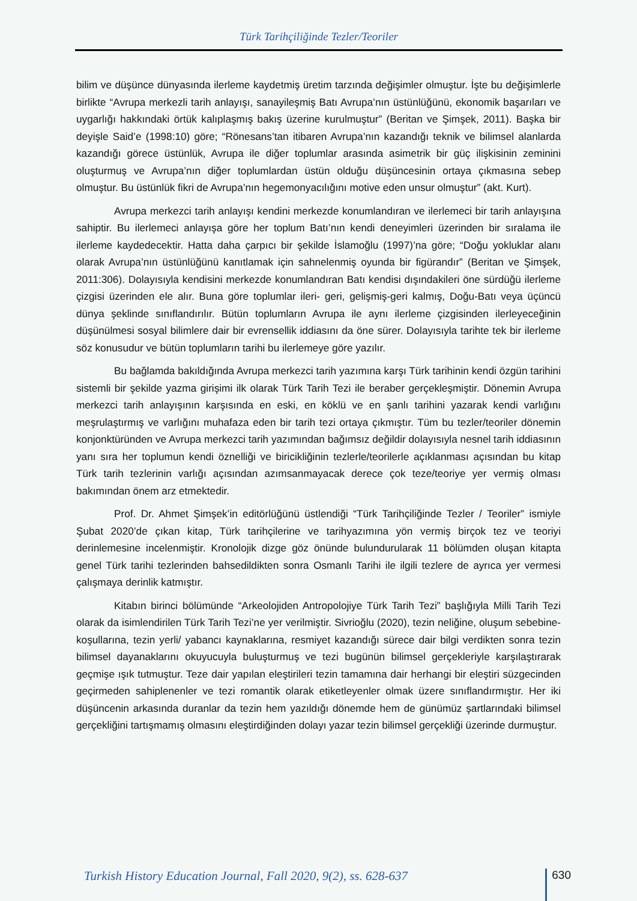Türk Tarihçiliğinde Tezler/Teoriler
bilim ve düşünce dünyasında ilerleme kaydetmiş üretim tarzında değişimler olmuştur. İşte bu değişimlerle birlikte “Avrupa merkezli tarih anlayışı, sanayileşmiş Batı Avrupa’nın üstünlüğünü, ekonomik başarıları ve uygarlığı hakkındaki örtük kalıplaşmış bakış üzerine kurulmuştur” (Beritan ve Şimşek, 2011). Başka bir deyişle Said’e (1998:10) göre; “Rönesans’tan itibaren Avrupa’nın kazandığı teknik ve bilimsel alanlarda kazandığı görece üstünlük, Avrupa ile diğer toplumlar arasında asimetrik bir güç ilişkisinin zeminini oluşturmuş ve Avrupa’nın diğer toplumlardan üstün olduğu düşüncesinin ortaya çıkmasına sebep olmuştur. Bu üstünlük fikri de Avrupa’nın hegemonyacılığını motive eden unsur olmuştur” (akt. Kurt).
Avrupa merkezci tarih anlayışı kendini merkezde konumlandıran ve ilerlemeci bir tarih anlayışına sahiptir. Bu ilerlemeci anlayışa göre her toplum Batı’nın kendi deneyimleri üzerinden bir sıralama ile ilerleme kaydedecektir. Hatta daha çarpıcı bir şekilde İslamoğlu (1997)’na göre; “Doğu yokluklar alanı olarak Avrupa’nın üstünlüğünü kanıtlamak için sahnelenmiş oyunda bir figürandır” (Beritan ve Şimşek, 2011:306). Dolayısıyla kendisini merkezde konumlandıran Batı kendisi dışındakileri öne sürdüğü ilerleme çizgisi üzerinden ele alır. Buna göre toplumlar ileri- geri, gelişmiş-geri kalmış, Doğu-Batı veya üçüncü dünya şeklinde sınıflandırılır. Bütün toplumların Avrupa ile aynı ilerleme çizgisinden ilerleyeceğinin düşünülmesi sosyal bilimlere dair bir evrensellik iddiasını da öne sürer. Dolayısıyla tarihte tek bir ilerleme söz konusudur ve bütün toplumların tarihi bu ilerlemeye göre yazılır.
Bu bağlamda bakıldığında Avrupa merkezci tarih yazımına karşı Türk tarihinin kendi özgün tarihini sistemli bir şekilde yazma girişimi ilk olarak Türk Tarih Tezi ile beraber gerçekleşmiştir. Dönemin Avrupa merkezci tarih anlayışının karşısında en eski, en köklü ve en şanlı tarihini yazarak kendi varlığını meşrulaştırmış ve varlığını muhafaza eden bir tarih tezi ortaya çıkmıştır. Tüm bu tezler/teoriler dönemin konjonktüründen ve Avrupa merkezci tarih yazımından bağımsız değildir dolayısıyla nesnel tarih iddiasının yanı sıra her toplumun kendi öznelliği ve biricikliğinin tezlerle/teorilerle açıklanması açısından bu kitap Türk tarih tezlerinin varlığı açısından azımsanmayacak derece çok teze/teoriye yer vermiş olması bakımından önem arz etmektedir.
Prof. Dr. Ahmet Şimşek’in editörlüğünü üstlendiği “Türk Tarihçiliğinde Tezler / Teoriler” ismiyle Şubat 2020’de çıkan kitap, Türk tarihçilerine ve tarihyazımına yön vermiş birçok tez ve teoriyi derinlemesine incelenmiştir. Kronolojik dizge göz önünde bulundurularak 11 bölümden oluşan kitapta genel Türk tarihi tezlerinden bahsedildikten sonra Osmanlı Tarihi ile ilgili tezlere de ayrıca yer vermesi çalışmaya derinlik katmıştır.
Kitabın birinci bölümünde “Arkeolojiden Antropolojiye Türk Tarih Tezi” başlığıyla Milli Tarih Tezi olarak da isimlendirilen Türk Tarih Tezi’ne yer verilmiştir. Sivrioğlu (2020), tezin neliğine, oluşum sebebine- koşullarına, tezin yerli/ yabancı kaynaklarına, resmiyet kazandığı sürece dair bilgi verdikten sonra tezin bilimsel dayanaklarını okuyucuyla buluşturmuş ve tezi bugünün bilimsel gerçekleriyle karşılaştırarak geçmişe ışık tutmuştur. Teze dair yapılan eleştirileri tezin tamamına dair herhangi bir eleştiri süzgecinden geçirmeden sahiplenenler ve tezi romantik olarak etiketleyenler olmak üzere sınıflandırmıştır. Her iki düşüncenin arkasında duranlar da tezin hem yazıldığı dönemde hem de günümüz şartlarındaki bilimsel gerçekliğini tartışmamış olmasını eleştirdiğinden dolayı yazar tezin bilimsel gerçekliği üzerinde durmuştur.
Turkish History Education Journal, Fall 2020, 9(2), ss. 628-637 630